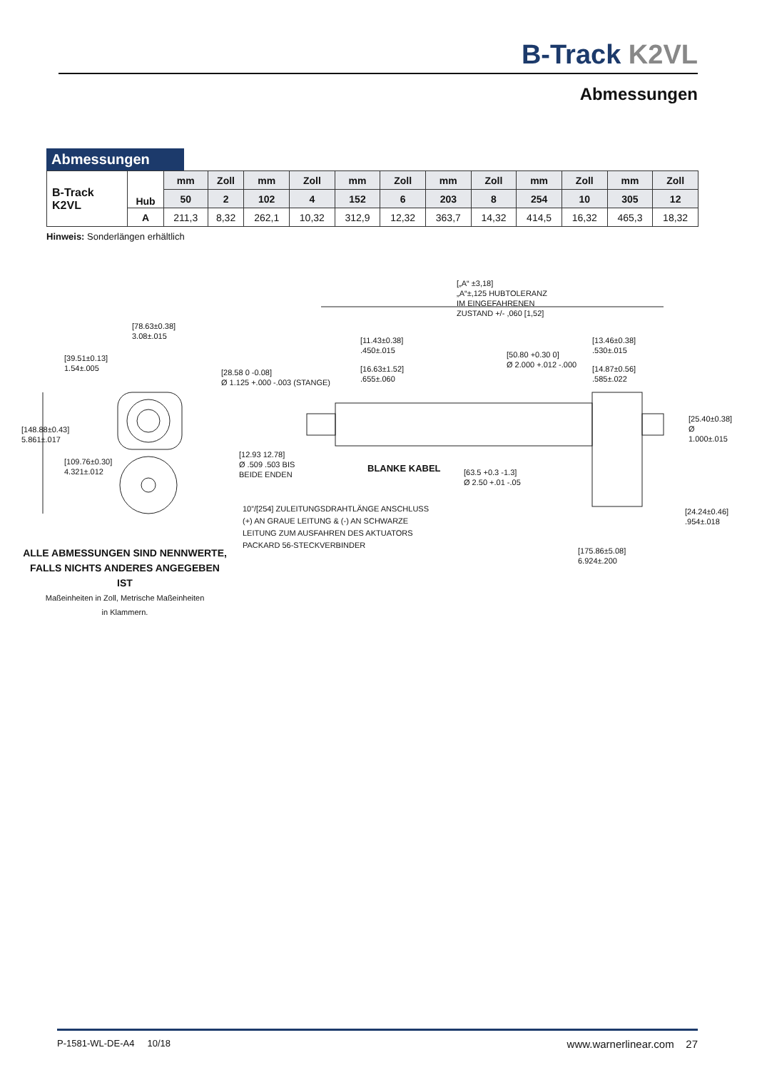B-Track K2VL
Abmessungen
Abmessungen
| B-Track K2VL | Hub | mm | Zoll | mm | Zoll | mm | Zoll | mm | Zoll | mm | Zoll | mm | Zoll |
| | | 50 | 2 | 102 | 4 | 152 | 6 | 203 | 8 | 254 | 10 | 305 | 12 |
| | A | 211,3 | 8,32 | 262,1 | 10,32 | 312,9 | 12,32 | 363,7 | 14,32 | 414,5 | 16,32 | 465,3 | 18,32 |
Hinweis: Sonderlängen erhältlich
[78.63±0.38]
3.08±.015
[39.51±0.13]
1.54±.005
[148.88±0.43]
5.861±.017
[109.76±0.30]
4.321±.012
[„A“ ±3,18]
„A“±,125 HUBTOLERANZ
IM EINGEFAHRENEN
ZUSTAND +/- ,060 [1,52]
[11.43±0.38]
.450±.015
[16.63±1.52]
.655±.060
[28.58 0 -0.08]
Ø 1.125 +.000 -.003 (STANGE)
[50.80 +0.30 0]
Ø 2.000 +.012 -.000
[13.46±0.38]
.530±.015
[14.87±0.56]
.585±.022
[25.40±0.38]
Ø 1.000±.015
[12.93 12.78]
Ø .509 .503 BIS
BEIDE ENDEN
BLANKE KABEL
[63.5 +0.3 -1.3]
Ø 2.50 +.01 -.05
10”/[254] ZULEITUNGSDRAHTLÄNGE ANSCHLUSS
(+) AN GRAUE LEITUNG & (-) AN SCHWARZE
LEITUNG ZUM AUSFAHREN DES AKTUATORS
PACKARD 56-STECKVERBINDER
[24.24±0.46]
.954±.018
[175.86±5.08]
6.924±.200
ALLE ABMESSUNGEN SIND NENNWERTE,
FALLS NICHTS ANDERES ANGEGEBEN IST
Maßeinheiten in Zoll, Metrische Maßeinheiten
in Klammern.
P-1581-WL-DE-A4 10/18 www.warnerlinear.com 27